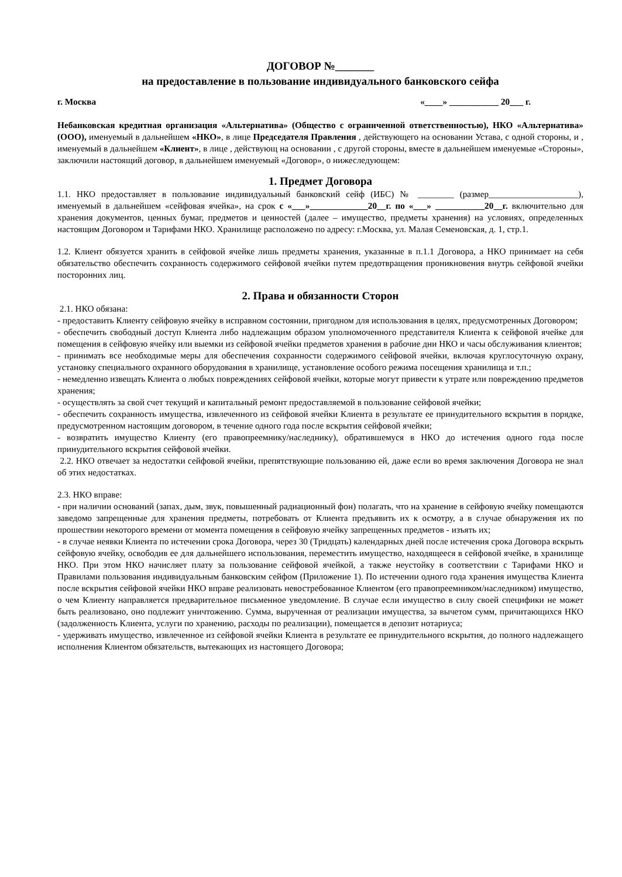ДОГОВОР №_______
на предоставление в пользование индивидуального банковского сейфа
г. Москва «____» ___________ 20___ г.
Небанковская кредитная организация «Альтернатива» (Общество с ограниченной ответственностью), НКО «Альтернатива» (ООО), именуемый в дальнейшем «НКО», в лице Председателя Правления , действующего на основании Устава, с одной стороны, и , именуемый в дальнейшем «Клиент», в лице , действующ на основании , с другой стороны, вместе в дальнейшем именуемые «Стороны», заключили настоящий договор, в дальнейшем именуемый «Договор», о нижеследующем:
1. Предмет Договора
1.1. НКО предоставляет в пользование индивидуальный банковский сейф (ИБС) № ________ (размер____________________), именуемый в дальнейшем «сейфовая ячейка», на срок с «___»_____________20__г. по «___» ___________20__г. включительно для хранения документов, ценных бумаг, предметов и ценностей (далее – имущество, предметы хранения) на условиях, определенных настоящим Договором и Тарифами НКО. Хранилище расположено по адресу: г.Москва, ул. Малая Семеновская, д. 1, стр.1.
1.2. Клиент обязуется хранить в сейфовой ячейке лишь предметы хранения, указанные в п.1.1 Договора, а НКО принимает на себя обязательство обеспечить сохранность содержимого сейфовой ячейки путем предотвращения проникновения внутрь сейфовой ячейки посторонних лиц.
2. Права и обязанности Сторон
2.1. НКО обязана:
- предоставить Клиенту сейфовую ячейку в исправном состоянии, пригодном для использования в целях, предусмотренных Договором;
- обеспечить свободный доступ Клиента либо надлежащим образом уполномоченного представителя Клиента к сейфовой ячейке для помещения в сейфовую ячейку или выемки из сейфовой ячейки предметов хранения в рабочие дни НКО и часы обслуживания клиентов;
- принимать все необходимые меры для обеспечения сохранности содержимого сейфовой ячейки, включая круглосуточную охрану, установку специального охранного оборудования в хранилище, установление особого режима посещения хранилища и т.п.;
- немедленно извещать Клиента о любых повреждениях сейфовой ячейки, которые могут привести к утрате или повреждению предметов хранения;
- осуществлять за свой счет текущий и капитальный ремонт предоставляемой в пользование сейфовой ячейки;
- обеспечить сохранность имущества, извлеченного из сейфовой ячейки Клиента в результате ее принудительного вскрытия в порядке, предусмотренном настоящим договором, в течение одного года после вскрытия сейфовой ячейки;
- возвратить имущество Клиенту (его правопреемнику/наследнику), обратившемуся в НКО до истечения одного года после принудительного вскрытия сейфовой ячейки.
2.2. НКО отвечает за недостатки сейфовой ячейки, препятствующие пользованию ей, даже если во время заключения Договора не знал об этих недостатках.
2.3. НКО вправе:
- при наличии оснований (запах, дым, звук, повышенный радиационный фон) полагать, что на хранение в сейфовую ячейку помещаются заведомо запрещенные для хранения предметы, потребовать от Клиента предъявить их к осмотру, а в случае обнаружения их по прошествии некоторого времени от момента помещения в сейфовую ячейку запрещенных предметов - изъять их;
- в случае неявки Клиента по истечении срока Договора, через 30 (Тридцать) календарных дней после истечения срока Договора вскрыть сейфовую ячейку, освободив ее для дальнейшего использования, переместить имущество, находящееся в сейфовой ячейке, в хранилище НКО. При этом НКО начисляет плату за пользование сейфовой ячейкой, а также неустойку в соответствии с Тарифами НКО и Правилами пользования индивидуальным банковским сейфом (Приложение 1). По истечении одного года хранения имущества Клиента после вскрытия сейфовой ячейки НКО вправе реализовать невостребованное Клиентом (его правопреемником/наследником) имущество, о чем Клиенту направляется предварительное письменное уведомление. В случае если имущество в силу своей специфики не может быть реализовано, оно подлежит уничтожению. Сумма, вырученная от реализации имущества, за вычетом сумм, причитающихся НКО (задолженность Клиента, услуги по хранению, расходы по реализации), помещается в депозит нотариуса;
- удерживать имущество, извлеченное из сейфовой ячейки Клиента в результате ее принудительного вскрытия, до полного надлежащего исполнения Клиентом обязательств, вытекающих из настоящего Договора;